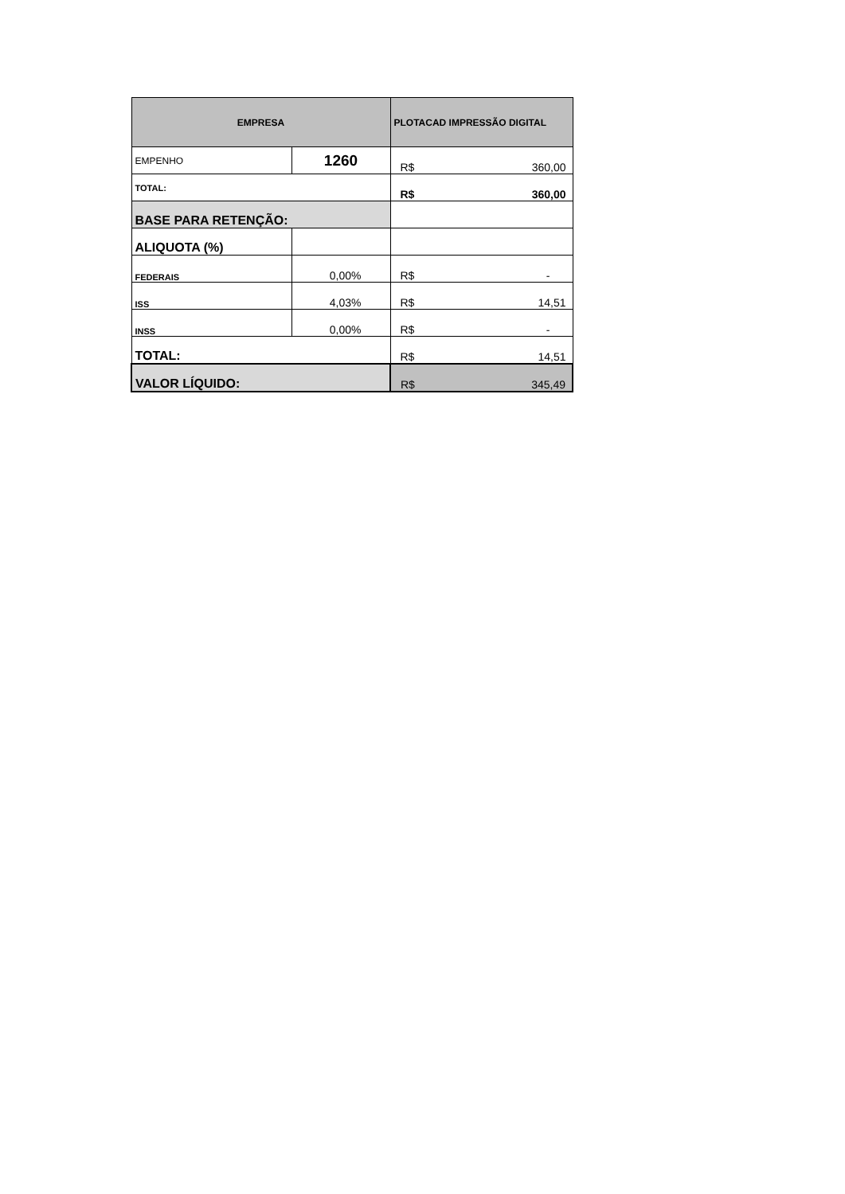| EMPRESA | | PLOTACAD IMPRESSÃO DIGITAL |
| EMPENHO | 1260 | R$ 360,00 |
| TOTAL: | | R$ 360,00 |
| BASE PARA RETENÇÃO: | | |
| ALIQUOTA (%) | | |
| FEDERAIS | 0,00% | R$ - |
| ISS | 4,03% | R$ 14,51 |
| INSS | 0,00% | R$ - |
| TOTAL: | | R$ 14,51 |
| VALOR LÍQUIDO: | | R$ 345,49 |